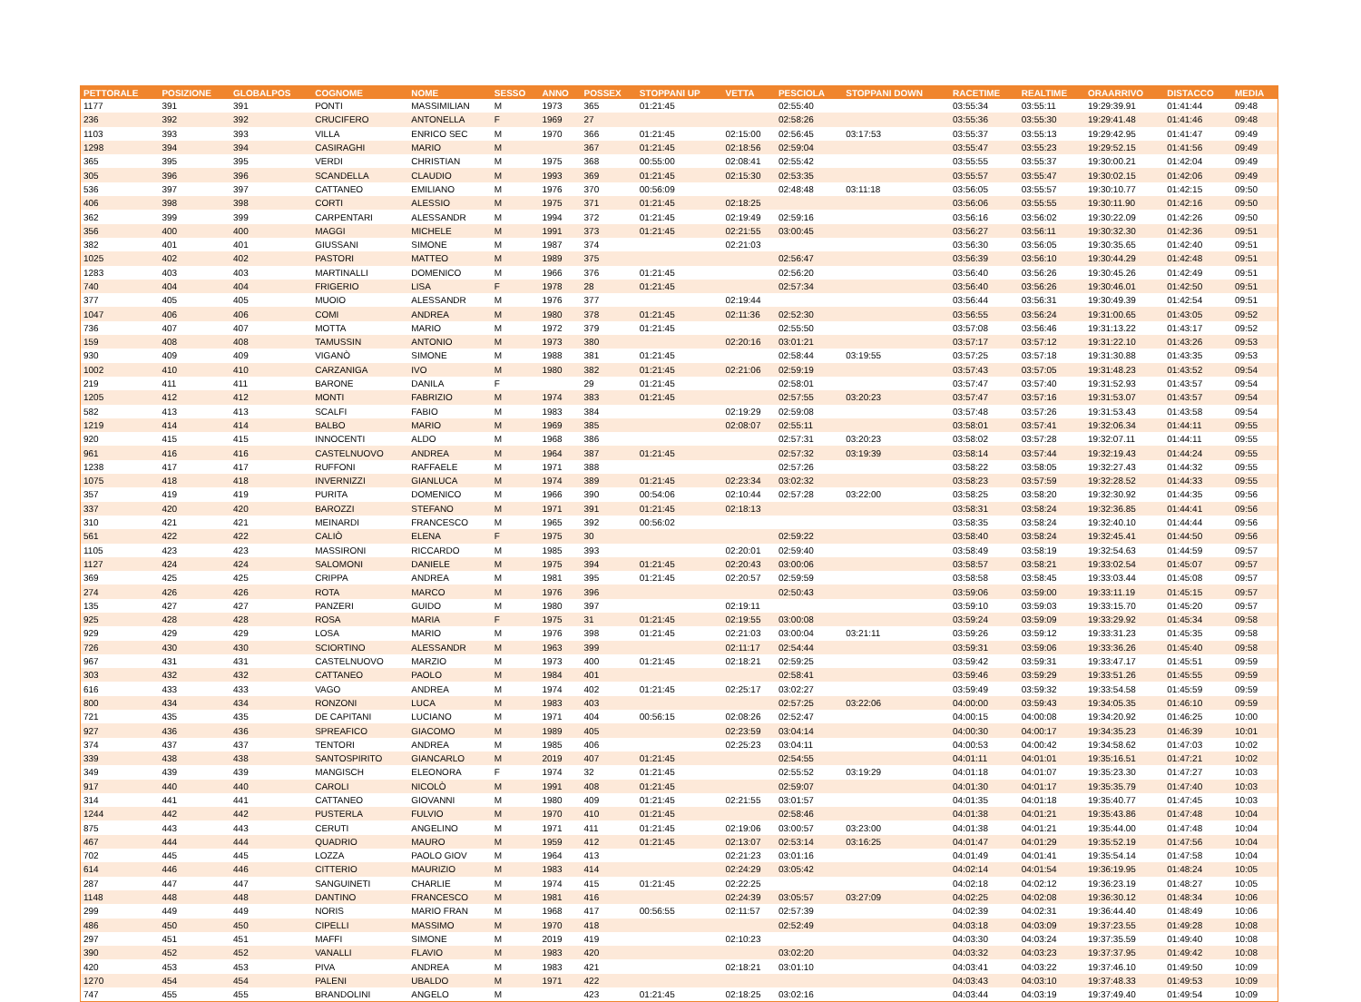| PETTORALE | POSIZIONE | GLOBALPOS | COGNOME | NOME | SESSO | ANNO | POSSEX | STOPPANI UP | VETTA | PESCIOLA | STOPPANI DOWN | RACETIME | REALTIME | ORAARRIVO | DISTACCO | MEDIA |
| --- | --- | --- | --- | --- | --- | --- | --- | --- | --- | --- | --- | --- | --- | --- | --- | --- |
| 1177 | 391 | 391 | PONTI | MASSIMILIAN | M | 1973 | 365 | 01:21:45 | | 02:55:40 | | 03:55:34 | 03:55:11 | 19:29:39.91 | 01:41:44 | 09:48 |
| 236 | 392 | 392 | CRUCIFERO | ANTONELLA | F | 1969 | 27 | | | 02:58:26 | | 03:55:36 | 03:55:30 | 19:29:41.48 | 01:41:46 | 09:48 |
| 1103 | 393 | 393 | VILLA | ENRICO SEC | M | 1970 | 366 | 01:21:45 | 02:15:00 | 02:56:45 | 03:17:53 | 03:55:37 | 03:55:13 | 19:29:42.95 | 01:41:47 | 09:49 |
| 1298 | 394 | 394 | CASIRAGHI | MARIO | M | | 367 | 01:21:45 | 02:18:56 | 02:59:04 | | 03:55:47 | 03:55:23 | 19:29:52.15 | 01:41:56 | 09:49 |
| 365 | 395 | 395 | VERDI | CHRISTIAN | M | 1975 | 368 | 00:55:00 | 02:08:41 | 02:55:42 | | 03:55:55 | 03:55:37 | 19:30:00.21 | 01:42:04 | 09:49 |
| 305 | 396 | 396 | SCANDELLA | CLAUDIO | M | 1993 | 369 | 01:21:45 | 02:15:30 | 02:53:35 | | 03:55:57 | 03:55:47 | 19:30:02.15 | 01:42:06 | 09:49 |
| 536 | 397 | 397 | CATTANEO | EMILIANO | M | 1976 | 370 | 00:56:09 | | 02:48:48 | 03:11:18 | 03:56:05 | 03:55:57 | 19:30:10.77 | 01:42:15 | 09:50 |
| 406 | 398 | 398 | CORTI | ALESSIO | M | 1975 | 371 | 01:21:45 | 02:18:25 | | | 03:56:06 | 03:55:55 | 19:30:11.90 | 01:42:16 | 09:50 |
| 362 | 399 | 399 | CARPENTARI | ALESSANDR | M | 1994 | 372 | 01:21:45 | 02:19:49 | 02:59:16 | | 03:56:16 | 03:56:02 | 19:30:22.09 | 01:42:26 | 09:50 |
| 356 | 400 | 400 | MAGGI | MICHELE | M | 1991 | 373 | 01:21:45 | 02:21:55 | 03:00:45 | | 03:56:27 | 03:56:11 | 19:30:32.30 | 01:42:36 | 09:51 |
| 382 | 401 | 401 | GIUSSANI | SIMONE | M | 1987 | 374 | | 02:21:03 | | | 03:56:30 | 03:56:05 | 19:30:35.65 | 01:42:40 | 09:51 |
| 1025 | 402 | 402 | PASTORI | MATTEO | M | 1989 | 375 | | | 02:56:47 | | 03:56:39 | 03:56:10 | 19:30:44.29 | 01:42:48 | 09:51 |
| 1283 | 403 | 403 | MARTINALLI | DOMENICO | M | 1966 | 376 | 01:21:45 | | 02:56:20 | | 03:56:40 | 03:56:26 | 19:30:45.26 | 01:42:49 | 09:51 |
| 740 | 404 | 404 | FRIGERIO | LISA | F | 1978 | 28 | 01:21:45 | | 02:57:34 | | 03:56:40 | 03:56:26 | 19:30:46.01 | 01:42:50 | 09:51 |
| 377 | 405 | 405 | MUOIO | ALESSANDR | M | 1976 | 377 | | 02:19:44 | | | 03:56:44 | 03:56:31 | 19:30:49.39 | 01:42:54 | 09:51 |
| 1047 | 406 | 406 | COMI | ANDREA | M | 1980 | 378 | 01:21:45 | 02:11:36 | 02:52:30 | | 03:56:55 | 03:56:24 | 19:31:00.65 | 01:43:05 | 09:52 |
| 736 | 407 | 407 | MOTTA | MARIO | M | 1972 | 379 | 01:21:45 | | 02:55:50 | | 03:57:08 | 03:56:46 | 19:31:13.22 | 01:43:17 | 09:52 |
| 159 | 408 | 408 | TAMUSSIN | ANTONIO | M | 1973 | 380 | | 02:20:16 | 03:01:21 | | 03:57:17 | 03:57:12 | 19:31:22.10 | 01:43:26 | 09:53 |
| 930 | 409 | 409 | VIGANÒ | SIMONE | M | 1988 | 381 | 01:21:45 | | 02:58:44 | 03:19:55 | 03:57:25 | 03:57:18 | 19:31:30.88 | 01:43:35 | 09:53 |
| 1002 | 410 | 410 | CARZANIGA | IVO | M | 1980 | 382 | 01:21:45 | 02:21:06 | 02:59:19 | | 03:57:43 | 03:57:05 | 19:31:48.23 | 01:43:52 | 09:54 |
| 219 | 411 | 411 | BARONE | DANILA | F | | 29 | 01:21:45 | | 02:58:01 | | 03:57:47 | 03:57:40 | 19:31:52.93 | 01:43:57 | 09:54 |
| 1205 | 412 | 412 | MONTI | FABRIZIO | M | 1974 | 383 | 01:21:45 | | 02:57:55 | 03:20:23 | 03:57:47 | 03:57:16 | 19:31:53.07 | 01:43:57 | 09:54 |
| 582 | 413 | 413 | SCALFI | FABIO | M | 1983 | 384 | | 02:19:29 | 02:59:08 | | 03:57:48 | 03:57:26 | 19:31:53.43 | 01:43:58 | 09:54 |
| 1219 | 414 | 414 | BALBO | MARIO | M | 1969 | 385 | | 02:08:07 | 02:55:11 | | 03:58:01 | 03:57:41 | 19:32:06.34 | 01:44:11 | 09:55 |
| 920 | 415 | 415 | INNOCENTI | ALDO | M | 1968 | 386 | | | 02:57:31 | 03:20:23 | 03:58:02 | 03:57:28 | 19:32:07.11 | 01:44:11 | 09:55 |
| 961 | 416 | 416 | CASTELNUOVO | ANDREA | M | 1964 | 387 | 01:21:45 | | 02:57:32 | 03:19:39 | 03:58:14 | 03:57:44 | 19:32:19.43 | 01:44:24 | 09:55 |
| 1238 | 417 | 417 | RUFFONI | RAFFAELE | M | 1971 | 388 | | | 02:57:26 | | 03:58:22 | 03:58:05 | 19:32:27.43 | 01:44:32 | 09:55 |
| 1075 | 418 | 418 | INVERNIZZI | GIANLUCA | M | 1974 | 389 | 01:21:45 | 02:23:34 | 03:02:32 | | 03:58:23 | 03:57:59 | 19:32:28.52 | 01:44:33 | 09:55 |
| 357 | 419 | 419 | PURITA | DOMENICO | M | 1966 | 390 | 00:54:06 | 02:10:44 | 02:57:28 | 03:22:00 | 03:58:25 | 03:58:20 | 19:32:30.92 | 01:44:35 | 09:56 |
| 337 | 420 | 420 | BAROZZI | STEFANO | M | 1971 | 391 | 01:21:45 | 02:18:13 | | | 03:58:31 | 03:58:24 | 19:32:36.85 | 01:44:41 | 09:56 |
| 310 | 421 | 421 | MEINARDI | FRANCESCO | M | 1965 | 392 | 00:56:02 | | | | 03:58:35 | 03:58:24 | 19:32:40.10 | 01:44:44 | 09:56 |
| 561 | 422 | 422 | CALIÒ | ELENA | F | 1975 | 30 | | | 02:59:22 | | 03:58:40 | 03:58:24 | 19:32:45.41 | 01:44:50 | 09:56 |
| 1105 | 423 | 423 | MASSIRONI | RICCARDO | M | 1985 | 393 | | 02:20:01 | 02:59:40 | | 03:58:49 | 03:58:19 | 19:32:54.63 | 01:44:59 | 09:57 |
| 1127 | 424 | 424 | SALOMONI | DANIELE | M | 1975 | 394 | 01:21:45 | 02:20:43 | 03:00:06 | | 03:58:57 | 03:58:21 | 19:33:02.54 | 01:45:07 | 09:57 |
| 369 | 425 | 425 | CRIPPA | ANDREA | M | 1981 | 395 | 01:21:45 | 02:20:57 | 02:59:59 | | 03:58:58 | 03:58:45 | 19:33:03.44 | 01:45:08 | 09:57 |
| 274 | 426 | 426 | ROTA | MARCO | M | 1976 | 396 | | | 02:50:43 | | 03:59:06 | 03:59:00 | 19:33:11.19 | 01:45:15 | 09:57 |
| 135 | 427 | 427 | PANZERI | GUIDO | M | 1980 | 397 | | 02:19:11 | | | 03:59:10 | 03:59:03 | 19:33:15.70 | 01:45:20 | 09:57 |
| 925 | 428 | 428 | ROSA | MARIA | F | 1975 | 31 | 01:21:45 | 02:19:55 | 03:00:08 | | 03:59:24 | 03:59:09 | 19:33:29.92 | 01:45:34 | 09:58 |
| 929 | 429 | 429 | LOSA | MARIO | M | 1976 | 398 | 01:21:45 | 02:21:03 | 03:00:04 | 03:21:11 | 03:59:26 | 03:59:12 | 19:33:31.23 | 01:45:35 | 09:58 |
| 726 | 430 | 430 | SCIORTINO | ALESSANDR | M | 1963 | 399 | | 02:11:17 | 02:54:44 | | 03:59:31 | 03:59:06 | 19:33:36.26 | 01:45:40 | 09:58 |
| 967 | 431 | 431 | CASTELNUOVO | MARZIO | M | 1973 | 400 | 01:21:45 | 02:18:21 | 02:59:25 | | 03:59:42 | 03:59:31 | 19:33:47.17 | 01:45:51 | 09:59 |
| 303 | 432 | 432 | CATTANEO | PAOLO | M | 1984 | 401 | | | 02:58:41 | | 03:59:46 | 03:59:29 | 19:33:51.26 | 01:45:55 | 09:59 |
| 616 | 433 | 433 | VAGO | ANDREA | M | 1974 | 402 | 01:21:45 | 02:25:17 | 03:02:27 | | 03:59:49 | 03:59:32 | 19:33:54.58 | 01:45:59 | 09:59 |
| 800 | 434 | 434 | RONZONI | LUCA | M | 1983 | 403 | | | 02:57:25 | 03:22:06 | 04:00:00 | 03:59:43 | 19:34:05.35 | 01:46:10 | 09:59 |
| 721 | 435 | 435 | DE CAPITANI | LUCIANO | M | 1971 | 404 | 00:56:15 | 02:08:26 | 02:52:47 | | 04:00:15 | 04:00:08 | 19:34:20.92 | 01:46:25 | 10:00 |
| 927 | 436 | 436 | SPREAFICO | GIACOMO | M | 1989 | 405 | | 02:23:59 | 03:04:14 | | 04:00:30 | 04:00:17 | 19:34:35.23 | 01:46:39 | 10:01 |
| 374 | 437 | 437 | TENTORI | ANDREA | M | 1985 | 406 | | 02:25:23 | 03:04:11 | | 04:00:53 | 04:00:42 | 19:34:58.62 | 01:47:03 | 10:02 |
| 339 | 438 | 438 | SANTOSPIRITO | GIANCARLO | M | 2019 | 407 | 01:21:45 | | 02:54:55 | | 04:01:11 | 04:01:01 | 19:35:16.51 | 01:47:21 | 10:02 |
| 349 | 439 | 439 | MANGISCH | ELEONORA | F | 1974 | 32 | 01:21:45 | | 02:55:52 | 03:19:29 | 04:01:18 | 04:01:07 | 19:35:23.30 | 01:47:27 | 10:03 |
| 917 | 440 | 440 | CAROLI | NICOLÒ | M | 1991 | 408 | 01:21:45 | | 02:59:07 | | 04:01:30 | 04:01:17 | 19:35:35.79 | 01:47:40 | 10:03 |
| 314 | 441 | 441 | CATTANEO | GIOVANNI | M | 1980 | 409 | 01:21:45 | 02:21:55 | 03:01:57 | | 04:01:35 | 04:01:18 | 19:35:40.77 | 01:47:45 | 10:03 |
| 1244 | 442 | 442 | PUSTERLA | FULVIO | M | 1970 | 410 | 01:21:45 | | 02:58:46 | | 04:01:38 | 04:01:21 | 19:35:43.86 | 01:47:48 | 10:04 |
| 875 | 443 | 443 | CERUTI | ANGELINO | M | 1971 | 411 | 01:21:45 | 02:19:06 | 03:00:57 | 03:23:00 | 04:01:38 | 04:01:21 | 19:35:44.00 | 01:47:48 | 10:04 |
| 467 | 444 | 444 | QUADRIO | MAURO | M | 1959 | 412 | 01:21:45 | 02:13:07 | 02:53:14 | 03:16:25 | 04:01:47 | 04:01:29 | 19:35:52.19 | 01:47:56 | 10:04 |
| 702 | 445 | 445 | LOZZA | PAOLO GIOV | M | 1964 | 413 | | 02:21:23 | 03:01:16 | | 04:01:49 | 04:01:41 | 19:35:54.14 | 01:47:58 | 10:04 |
| 614 | 446 | 446 | CITTERIO | MAURIZIO | M | 1983 | 414 | | 02:24:29 | 03:05:42 | | 04:02:14 | 04:01:54 | 19:36:19.95 | 01:48:24 | 10:05 |
| 287 | 447 | 447 | SANGUINETI | CHARLIE | M | 1974 | 415 | 01:21:45 | 02:22:25 | | | 04:02:18 | 04:02:12 | 19:36:23.19 | 01:48:27 | 10:05 |
| 1148 | 448 | 448 | DANTINO | FRANCESCO | M | 1981 | 416 | | 02:24:39 | 03:05:57 | 03:27:09 | 04:02:25 | 04:02:08 | 19:36:30.12 | 01:48:34 | 10:06 |
| 299 | 449 | 449 | NORIS | MARIO FRAN | M | 1968 | 417 | 00:56:55 | 02:11:57 | 02:57:39 | | 04:02:39 | 04:02:31 | 19:36:44.40 | 01:48:49 | 10:06 |
| 486 | 450 | 450 | CIPELLI | MASSIMO | M | 1970 | 418 | | | 02:52:49 | | 04:03:18 | 04:03:09 | 19:37:23.55 | 01:49:28 | 10:08 |
| 297 | 451 | 451 | MAFFI | SIMONE | M | 2019 | 419 | | 02:10:23 | | | 04:03:30 | 04:03:24 | 19:37:35.59 | 01:49:40 | 10:08 |
| 390 | 452 | 452 | VANALLI | FLAVIO | M | 1983 | 420 | | | 03:02:20 | | 04:03:32 | 04:03:23 | 19:37:37.95 | 01:49:42 | 10:08 |
| 420 | 453 | 453 | PIVA | ANDREA | M | 1983 | 421 | | 02:18:21 | 03:01:10 | | 04:03:41 | 04:03:22 | 19:37:46.10 | 01:49:50 | 10:09 |
| 1270 | 454 | 454 | PALENI | UBALDO | M | 1971 | 422 | | | | | 04:03:43 | 04:03:10 | 19:37:48.33 | 01:49:53 | 10:09 |
| 747 | 455 | 455 | BRANDOLINI | ANGELO | M | | 423 | 01:21:45 | 02:18:25 | 03:02:16 | | 04:03:44 | 04:03:19 | 19:37:49.40 | 01:49:54 | 10:09 |